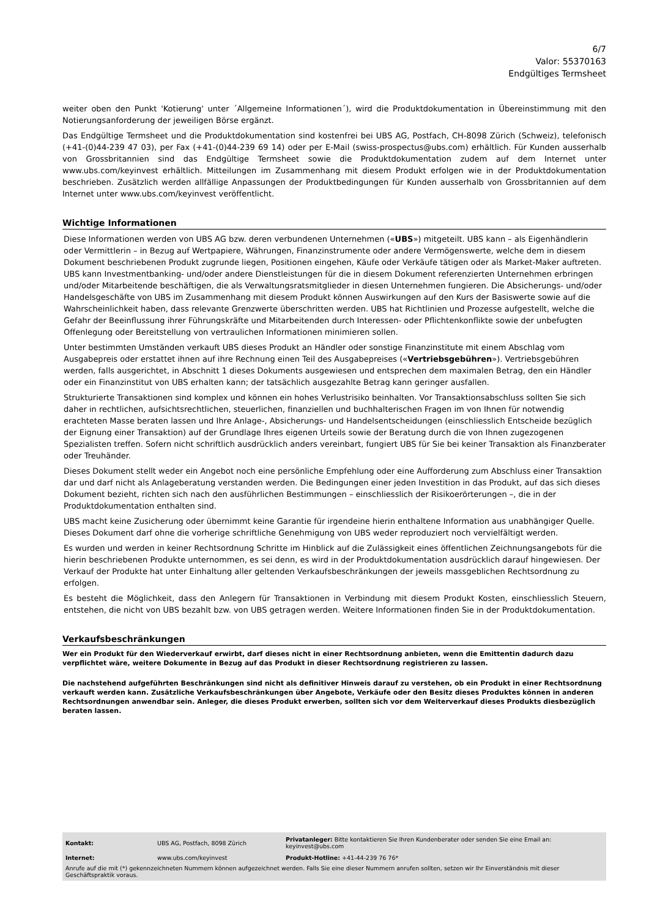6/7
Valor: 55370163
Endgültiges Termsheet
weiter oben den Punkt 'Kotierung' unter ´Allgemeine Informationen´), wird die Produktdokumentation in Übereinstimmung mit den Notierungsanforderung der jeweiligen Börse ergänzt.
Das Endgültige Termsheet und die Produktdokumentation sind kostenfrei bei UBS AG, Postfach, CH-8098 Zürich (Schweiz), telefonisch (+41-(0)44-239 47 03), per Fax (+41-(0)44-239 69 14) oder per E-Mail (swiss-prospectus@ubs.com) erhältlich. Für Kunden ausserhalb von Grossbritannien sind das Endgültige Termsheet sowie die Produktdokumentation zudem auf dem Internet unter www.ubs.com/keyinvest erhältlich. Mitteilungen im Zusammenhang mit diesem Produkt erfolgen wie in der Produktdokumentation beschrieben. Zusätzlich werden allfällige Anpassungen der Produktbedingungen für Kunden ausserhalb von Grossbritannien auf dem Internet unter www.ubs.com/keyinvest veröffentlicht.
Wichtige Informationen
Diese Informationen werden von UBS AG bzw. deren verbundenen Unternehmen («UBS») mitgeteilt. UBS kann – als Eigenhändlerin oder Vermittlerin – in Bezug auf Wertpapiere, Währungen, Finanzinstrumente oder andere Vermögenswerte, welche dem in diesem Dokument beschriebenen Produkt zugrunde liegen, Positionen eingehen, Käufe oder Verkäufe tätigen oder als Market-Maker auftreten. UBS kann Investmentbanking- und/oder andere Dienstleistungen für die in diesem Dokument referenzierten Unternehmen erbringen und/oder Mitarbeitende beschäftigen, die als Verwaltungsratsmitglieder in diesen Unternehmen fungieren. Die Absicherungs- und/oder Handelsgeschäfte von UBS im Zusammenhang mit diesem Produkt können Auswirkungen auf den Kurs der Basiswerte sowie auf die Wahrscheinlichkeit haben, dass relevante Grenzwerte überschritten werden. UBS hat Richtlinien und Prozesse aufgestellt, welche die Gefahr der Beeinflussung ihrer Führungskräfte und Mitarbeitenden durch Interessen- oder Pflichtenkonflikte sowie der unbefugten Offenlegung oder Bereitstellung von vertraulichen Informationen minimieren sollen.
Unter bestimmten Umständen verkauft UBS dieses Produkt an Händler oder sonstige Finanzinstitute mit einem Abschlag vom Ausgabepreis oder erstattet ihnen auf ihre Rechnung einen Teil des Ausgabepreises («Vertriebsgebühren»). Vertriebsgebühren werden, falls ausgerichtet, in Abschnitt 1 dieses Dokuments ausgewiesen und entsprechen dem maximalen Betrag, den ein Händler oder ein Finanzinstitut von UBS erhalten kann; der tatsächlich ausgezahlte Betrag kann geringer ausfallen.
Strukturierte Transaktionen sind komplex und können ein hohes Verlustrisiko beinhalten. Vor Transaktionsabschluss sollten Sie sich daher in rechtlichen, aufsichtsrechtlichen, steuerlichen, finanziellen und buchhalterischen Fragen im von Ihnen für notwendig erachteten Masse beraten lassen und Ihre Anlage-, Absicherungs- und Handelsentscheidungen (einschliesslich Entscheide bezüglich der Eignung einer Transaktion) auf der Grundlage Ihres eigenen Urteils sowie der Beratung durch die von Ihnen zugezogenen Spezialisten treffen. Sofern nicht schriftlich ausdrücklich anders vereinbart, fungiert UBS für Sie bei keiner Transaktion als Finanzberater oder Treuhänder.
Dieses Dokument stellt weder ein Angebot noch eine persönliche Empfehlung oder eine Aufforderung zum Abschluss einer Transaktion dar und darf nicht als Anlageberatung verstanden werden. Die Bedingungen einer jeden Investition in das Produkt, auf das sich dieses Dokument bezieht, richten sich nach den ausführlichen Bestimmungen – einschliesslich der Risikoerörterungen –, die in der Produktdokumentation enthalten sind.
UBS macht keine Zusicherung oder übernimmt keine Garantie für irgendeine hierin enthaltene Information aus unabhängiger Quelle. Dieses Dokument darf ohne die vorherige schriftliche Genehmigung von UBS weder reproduziert noch vervielfältigt werden.
Es wurden und werden in keiner Rechtsordnung Schritte im Hinblick auf die Zulässigkeit eines öffentlichen Zeichnungsangebots für die hierin beschriebenen Produkte unternommen, es sei denn, es wird in der Produktdokumentation ausdrücklich darauf hingewiesen. Der Verkauf der Produkte hat unter Einhaltung aller geltenden Verkaufsbeschränkungen der jeweils massgeblichen Rechtsordnung zu erfolgen.
Es besteht die Möglichkeit, dass den Anlegern für Transaktionen in Verbindung mit diesem Produkt Kosten, einschliesslich Steuern, entstehen, die nicht von UBS bezahlt bzw. von UBS getragen werden. Weitere Informationen finden Sie in der Produktdokumentation.
Verkaufsbeschränkungen
Wer ein Produkt für den Wiederverkauf erwirbt, darf dieses nicht in einer Rechtsordnung anbieten, wenn die Emittentin dadurch dazu verpflichtet wäre, weitere Dokumente in Bezug auf das Produkt in dieser Rechtsordnung registrieren zu lassen.
Die nachstehend aufgeführten Beschränkungen sind nicht als definitiver Hinweis darauf zu verstehen, ob ein Produkt in einer Rechtsordnung verkauft werden kann. Zusätzliche Verkaufsbeschränkungen über Angebote, Verkäufe oder den Besitz dieses Produktes können in anderen Rechtsordnungen anwendbar sein. Anleger, die dieses Produkt erwerben, sollten sich vor dem Weiterverkauf dieses Produkts diesbezüglich beraten lassen.
| Kontakt: | UBS AG, Postfach, 8098 Zürich | Privatanleger: Bitte kontaktieren Sie Ihren Kundenberater oder senden Sie eine Email an: keyinvest@ubs.com |
| Internet: | www.ubs.com/keyinvest | Produkt-Hotline: +41-44-239 76 76* |
Anrufe auf die mit (*) gekennzeichneten Nummern können aufgezeichnet werden. Falls Sie eine dieser Nummern anrufen sollten, setzen wir Ihr Einverständnis mit dieser Geschäftspraktik voraus.